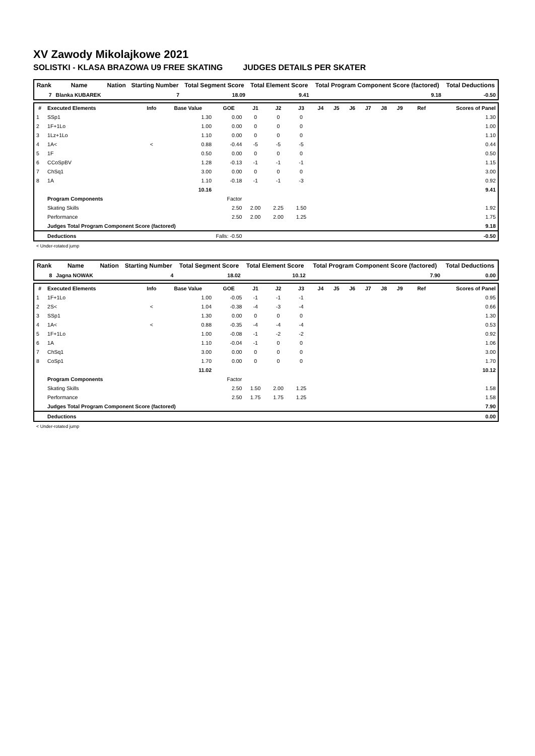XV Zawody Mikolajkowe 2021
SOLISTKI - KLASA BRAZOWA U9 FREE SKATING JUDGES DETAILS PER SKATER
| Rank | Name | Nation | Starting Number | Total Segment Score | Total Element Score | Total Program Component Score (factored) | Total Deductions |
| --- | --- | --- | --- | --- | --- | --- | --- |
| 7 | Blanka KUBAREK | | 7 | 18.09 | 9.41 | 9.18 | -0.50 |
| # | Executed Elements | Info | Base Value | GOE | J1 | J2 | J3 | J4 | J5 | J6 | J7 | J8 | J9 | Ref | Scores of Panel |
| --- | --- | --- | --- | --- | --- | --- | --- | --- | --- | --- | --- | --- | --- | --- | --- |
| 1 | SSp1 | | 1.30 | 0.00 | 0 | 0 | 0 | | | | | | | | 1.30 |
| 2 | 1F+1Lo | | 1.00 | 0.00 | 0 | 0 | 0 | | | | | | | | 1.00 |
| 3 | 1Lz+1Lo | | 1.10 | 0.00 | 0 | 0 | 0 | | | | | | | | 1.10 |
| 4 | 1A< | < | 0.88 | -0.44 | -5 | -5 | -5 | | | | | | | | 0.44 |
| 5 | 1F | | 0.50 | 0.00 | 0 | 0 | 0 | | | | | | | | 0.50 |
| 6 | CCoSpBV | | 1.28 | -0.13 | -1 | -1 | -1 | | | | | | | | 1.15 |
| 7 | ChSq1 | | 3.00 | 0.00 | 0 | 0 | 0 | | | | | | | | 3.00 |
| 8 | 1A | | 1.10 | -0.18 | -1 | -1 | -3 | | | | | | | | 0.92 |
| | | | 10.16 | | | | | | | | | | | | 9.41 |
| | Program Components | | | Factor | | | | | | | | | | | |
| | Skating Skills | | | 2.50 | 2.00 | 2.25 | 1.50 | | | | | | | | 1.92 |
| | Performance | | | 2.50 | 2.00 | 2.00 | 1.25 | | | | | | | | 1.75 |
| | Judges Total Program Component Score (factored) | | | | | | | | | | | | | | 9.18 |
| | Deductions | | Falls: -0.50 | | | | | | | | | | | | -0.50 |
< Under-rotated jump
| Rank | Name | Nation | Starting Number | Total Segment Score | Total Element Score | Total Program Component Score (factored) | Total Deductions |
| --- | --- | --- | --- | --- | --- | --- | --- |
| 8 | Jagna NOWAK | | 4 | 18.02 | 10.12 | 7.90 | 0.00 |
| # | Executed Elements | Info | Base Value | GOE | J1 | J2 | J3 | J4 | J5 | J6 | J7 | J8 | J9 | Ref | Scores of Panel |
| --- | --- | --- | --- | --- | --- | --- | --- | --- | --- | --- | --- | --- | --- | --- | --- |
| 1 | 1F+1Lo | | 1.00 | -0.05 | -1 | -1 | -1 | | | | | | | | 0.95 |
| 2 | 2S< | < | 1.04 | -0.38 | -4 | -3 | -4 | | | | | | | | 0.66 |
| 3 | SSp1 | | 1.30 | 0.00 | 0 | 0 | 0 | | | | | | | | 1.30 |
| 4 | 1A< | < | 0.88 | -0.35 | -4 | -4 | -4 | | | | | | | | 0.53 |
| 5 | 1F+1Lo | | 1.00 | -0.08 | -1 | -2 | -2 | | | | | | | | 0.92 |
| 6 | 1A | | 1.10 | -0.04 | -1 | 0 | 0 | | | | | | | | 1.06 |
| 7 | ChSq1 | | 3.00 | 0.00 | 0 | 0 | 0 | | | | | | | | 3.00 |
| 8 | CoSp1 | | 1.70 | 0.00 | 0 | 0 | 0 | | | | | | | | 1.70 |
| | | | 11.02 | | | | | | | | | | | | 10.12 |
| | Program Components | | | Factor | | | | | | | | | | | |
| | Skating Skills | | | 2.50 | 1.50 | 2.00 | 1.25 | | | | | | | | 1.58 |
| | Performance | | | 2.50 | 1.75 | 1.75 | 1.25 | | | | | | | | 1.58 |
| | Judges Total Program Component Score (factored) | | | | | | | | | | | | | | 7.90 |
| | Deductions | | | | | | | | | | | | | | 0.00 |
< Under-rotated jump